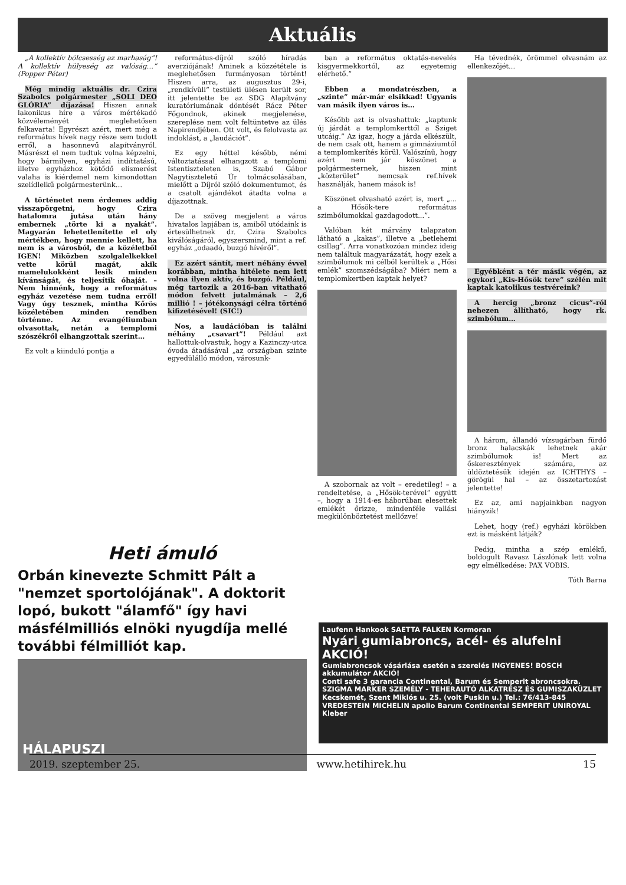Aktuális
„A kollektív bölcsesség az marhaság”! A kollektív hülyeség az valóság…” (Popper Péter)
Még mindig aktuális dr. Czira Szabolcs polgármester „SOLI DEO GLÓRIA” díjazása! Hiszen annak lakonikus híre a város mértékadó közvéleményét meglehetősen felkavarta! Egyrészt azért, mert még a református hívek nagy része sem tudott erről, a hasonnevű alapítványról. Másrészt el nem tudtuk volna képzelni, hogy bármilyen, egyházi indíttatású, illetve egyházhoz kötődő elismerést valaha is kiérdemel nem kimondottan szelídlelkű polgármesterünk…
A történetet nem érdemes addig visszapörgetni, hogy Czira hatalomra jutása után hány embernek „törte ki a nyakát”. Magyarán lehetetlenítette el oly mértékben, hogy mennie kellett, ha nem is a városból, de a közéletből IGEN! Miközben szolgalelkekkel vette körül magát, akik mamelukokként lesik minden kívánságát, és teljesítik óhaját. – Nem hinnénk, hogy a református egyház vezetése nem tudna erről! Vagy úgy tesznek, mintha Kőrös közéletében minden rendben történne. Az evangéliumban olvasottak, netán a templomi szószékről elhangzottak szerint…
Ez volt a kiinduló pontja a
református-díjról szóló híradás averziójának! Aminek a közzététele is meglehetősen furmányosan történt! Hiszen arra, az augusztus 29-i, „rendkívüli” testületi ülésen került sor, itt jelentette be az SDG Alapítvány kuratóriumának döntését Rácz Péter Főgondnok, akinek megjelenése, szereplése nem volt feltüntetve az ülés Napirendjében. Ott volt, és felolvasta az indoklást, a „laudációt”.
Ez egy héttel később, némi változtatással elhangzott a templomi Istentiszteleten is, Szabó Gábor Nagytiszteletű Úr tolmácsolásában, mielőtt a Díjról szóló dokumentumot, és a csatolt ajándékot átadta volna a díjazottnak.
De a szöveg megjelent a város hivatalos lapjában is, amiből utódaink is értesülhetnek dr. Czira Szabolcs kiválóságáról, egyszersmind, mint a ref. egyház „odaadó, buzgó hívéről”.
Ez azért sántít, mert néhány évvel korábban, mintha hitélete nem lett volna ilyen aktív, és buzgó. Például, még tartozik a 2016-ban vitatható módon felvett jutalmának – 2,6 millió ! – jótékonysági célra történő kifizetésével! (SIC!)
Nos, a laudációban is találni néhány „csavart”! Például azt hallottuk-olvastuk, hogy a Kazinczy-utca óvoda átadásával „az országban szinte egyedülálló módon, városunk-
ban a református oktatás-nevelés kisgyermekkortól, az egyetemig elérhető.”
Ebben a mondatrészben, a „szinte” már-már elsikkad! Ugyanis van másik ilyen város is…
Később azt is olvashattuk: „kaptunk új járdát a templomkerttől a Sziget utcáig.” Az igaz, hogy a járda elkészült, de nem csak ott, hanem a gimnáziumtól a templomkerítés körül. Valószínű, hogy azért nem jár köszönet a polgármesternek, hiszen mint „közterület” nemcsak ref.hívek használják, hanem mások is!
Köszönet olvasható azért is, mert „... a Hősök-tere református szimbólumokkal gazdagodott...”.
Valóban két márvány talapzaton látható a „kakas”, illetve a „betlehemi csillag”. Arra vonatkozóan mindez ideig nem találtuk magyarázatát, hogy ezek a szimbólumok mi célból kerültek a „Hősi emlék” szomszédságába? Miért nem a templomkertben kaptak helyet?
A szobornak az volt – eredetileg! – a rendeltetése, a „Hősök-terével” együtt –, hogy a 1914-es háborúban elesettek emlékét őrizze, mindenféle vallási megkülönböztetést mellőzve!
Ha tévednék, örömmel olvasnám az ellenkezőjét...
Egyébként a tér másik végén, az egykori „Kis-Hősök tere” szélén mit kaptak katolikus testvéreink?
A hercig „bronz cicus”-ról nehezen állítható, hogy rk. szimbólum…
A három, állandó vízsugárban fürdő bronz halacskák lehetnek akár szimbólumok is! Mert az őskeresztények számára, az üldöztetésük idején az ICHTHYS – görögül hal – az összetartozást jelentette!
Ez az, ami napjainkban nagyon hiányzik!
Lehet, hogy (ref.) egyházi körökben ezt is másként látják?
Pedig, mintha a szép emlékű, boldogult Ravasz Lászlónak lett volna egy elmélkedése: PAX VOBIS.
Tóth Barna
Heti ámuló
Orbán kinevezte Schmitt Pált a "nemzet sportolójának". A doktorit lopó, bukott "álamfő" így havi másfélmilliós elnöki nyugdíja mellé további félmilliót kap.
HÁLAPUSZI
Laufenn Hankook SAETTA FALKEN Kormoran
Nyári gumiabroncs, acél- és alufelni AKCIÓ!
Gumiabroncsok vásárlása esetén a szerelés INGYENES! BOSCH akkumulátor AKCIÓ!
Conti safe 3 garancia Continental, Barum és Semperit abroncsokra.
SZIGMA MARKER SZEMÉLY - TEHERAUTÓ ALKATRÉSZ ÉS GUMISZAKÜZLET Kecskemét, Szent Miklós u. 25. (volt Puskin u.) Tel.: 76/413-845
VREDESTEIN MICHELIN apollo Barum Continental SEMPERIT UNIROYAL Kleber
2019. szeptember 25. www.hetihirek.hu 15